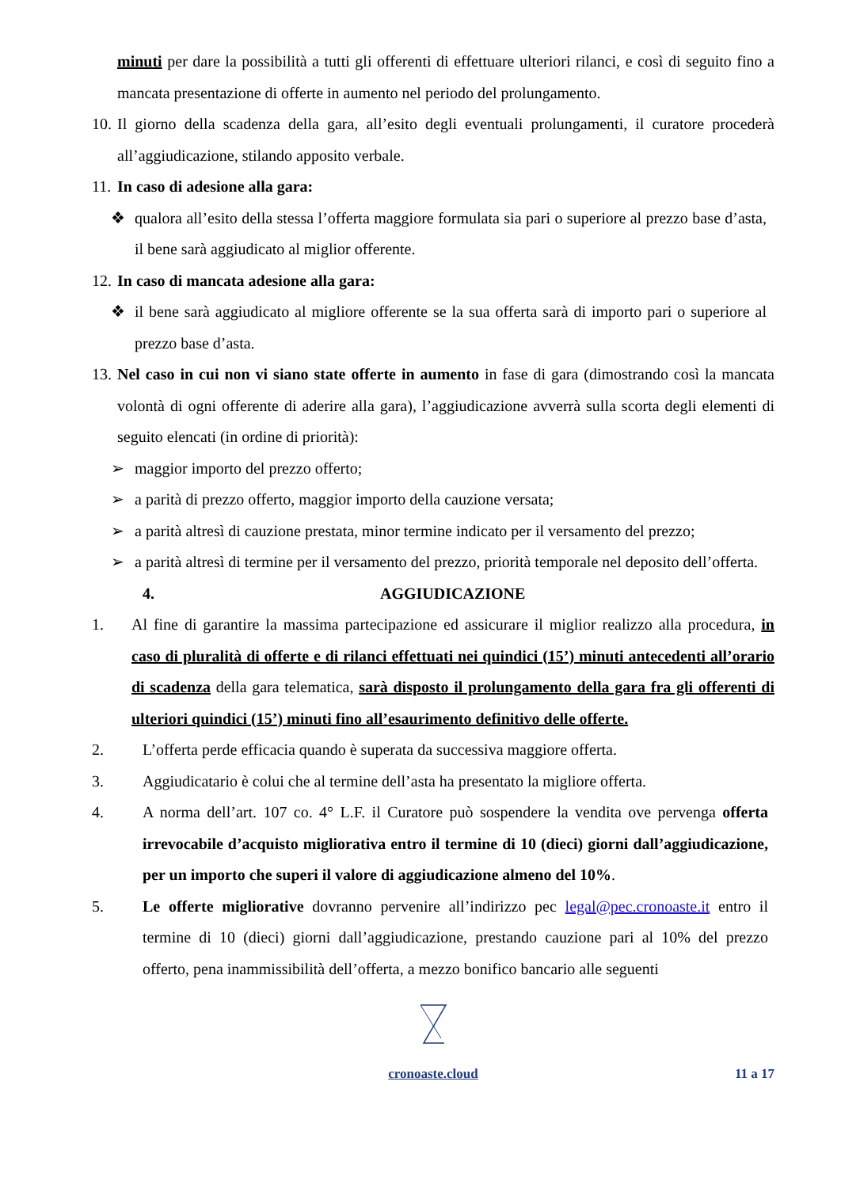minuti per dare la possibilità a tutti gli offerenti di effettuare ulteriori rilanci, e così di seguito fino a mancata presentazione di offerte in aumento nel periodo del prolungamento.
10. Il giorno della scadenza della gara, all’esito degli eventuali prolungamenti, il curatore procederà all’aggiudicazione, stilando apposito verbale.
11. In caso di adesione alla gara:
❖ qualora all’esito della stessa l’offerta maggiore formulata sia pari o superiore al prezzo base d’asta, il bene sarà aggiudicato al miglior offerente.
12. In caso di mancata adesione alla gara:
❖ il bene sarà aggiudicato al migliore offerente se la sua offerta sarà di importo pari o superiore al prezzo base d’asta.
13. Nel caso in cui non vi siano state offerte in aumento in fase di gara (dimostrando così la mancata volontà di ogni offerente di aderire alla gara), l’aggiudicazione avverrà sulla scorta degli elementi di seguito elencati (in ordine di priorità):
➢ maggior importo del prezzo offerto;
➢ a parità di prezzo offerto, maggior importo della cauzione versata;
➢ a parità altresì di cauzione prestata, minor termine indicato per il versamento del prezzo;
➢ a parità altresì di termine per il versamento del prezzo, priorità temporale nel deposito dell’offerta.
4. AGGIUDICAZIONE
1. Al fine di garantire la massima partecipazione ed assicurare il miglior realizzo alla procedura, in caso di pluralità di offerte e di rilanci effettuati nei quindici (15’) minuti antecedenti all’orario di scadenza della gara telematica, sarà disposto il prolungamento della gara fra gli offerenti di ulteriori quindici (15’) minuti fino all’esaurimento definitivo delle offerte.
2. L’offerta perde efficacia quando è superata da successiva maggiore offerta.
3. Aggiudicatario è colui che al termine dell’asta ha presentato la migliore offerta.
4. A norma dell’art. 107 co. 4° L.F. il Curatore può sospendere la vendita ove pervenga offerta irrevocabile d’acquisto migliorativa entro il termine di 10 (dieci) giorni dall’aggiudicazione, per un importo che superi il valore di aggiudicazione almeno del 10%.
5. Le offerte migliorative dovranno pervenire all’indirizzo pec legal@pec.cronoaste.it entro il termine di 10 (dieci) giorni dall’aggiudicazione, prestando cauzione pari al 10% del prezzo offerto, pena inammissibilità dell’offerta, a mezzo bonifico bancario alle seguenti
cronoaste.cloud
11 a 17